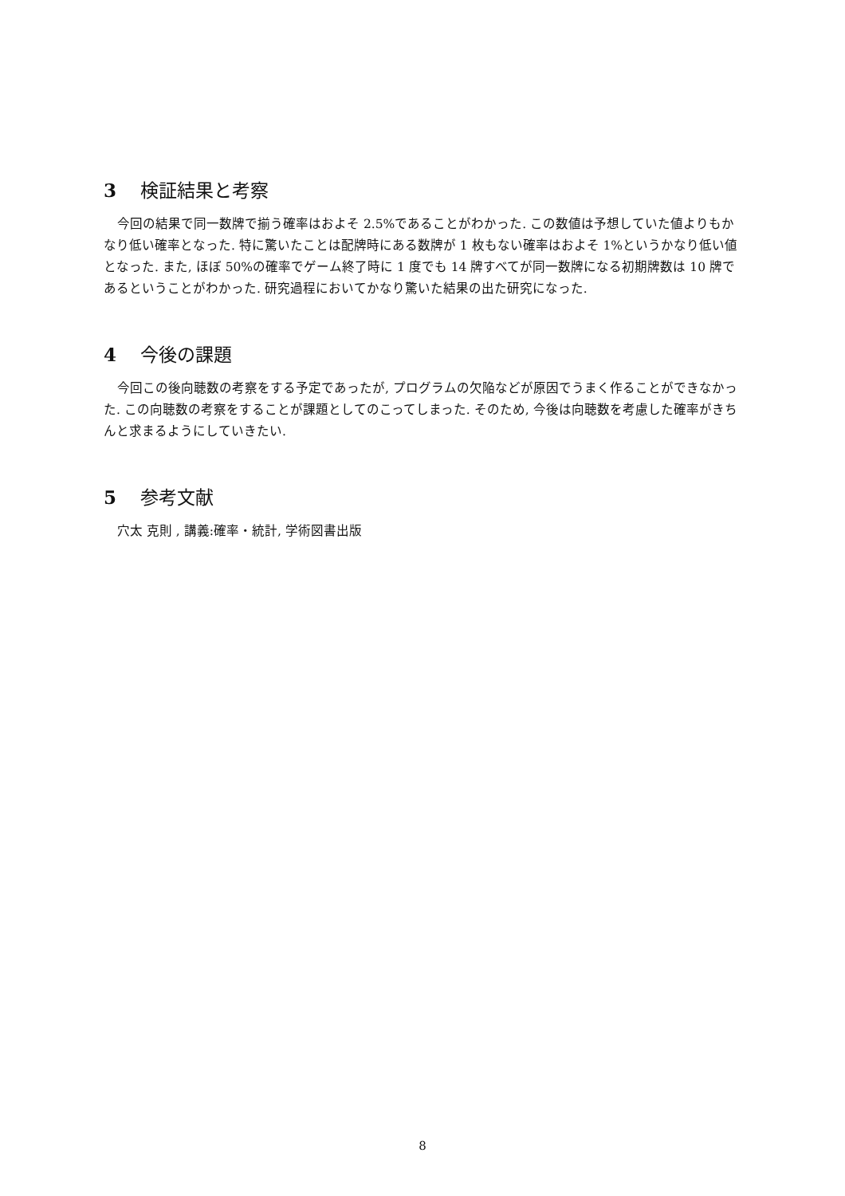3 検証結果と考察
今回の結果で同一数牌で揃う確率はおよそ 2.5%であることがわかった. この数値は予想していた値よりもかなり低い確率となった. 特に驚いたことは配牌時にある数牌が 1 枚もない確率はおよそ 1%というかなり低い値となった. また, ほぼ 50%の確率でゲーム終了時に 1 度でも 14 牌すべてが同一数牌になる初期牌数は 10 牌であるということがわかった. 研究過程においてかなり驚いた結果の出た研究になった.
4 今後の課題
今回この後向聴数の考察をする予定であったが, プログラムの欠陥などが原因でうまく作ることができなかった. この向聴数の考察をすることが課題としてのこってしまった. そのため, 今後は向聴数を考慮した確率がきちんと求まるようにしていきたい.
5 参考文献
穴太 克則 , 講義:確率・統計, 学術図書出版
8